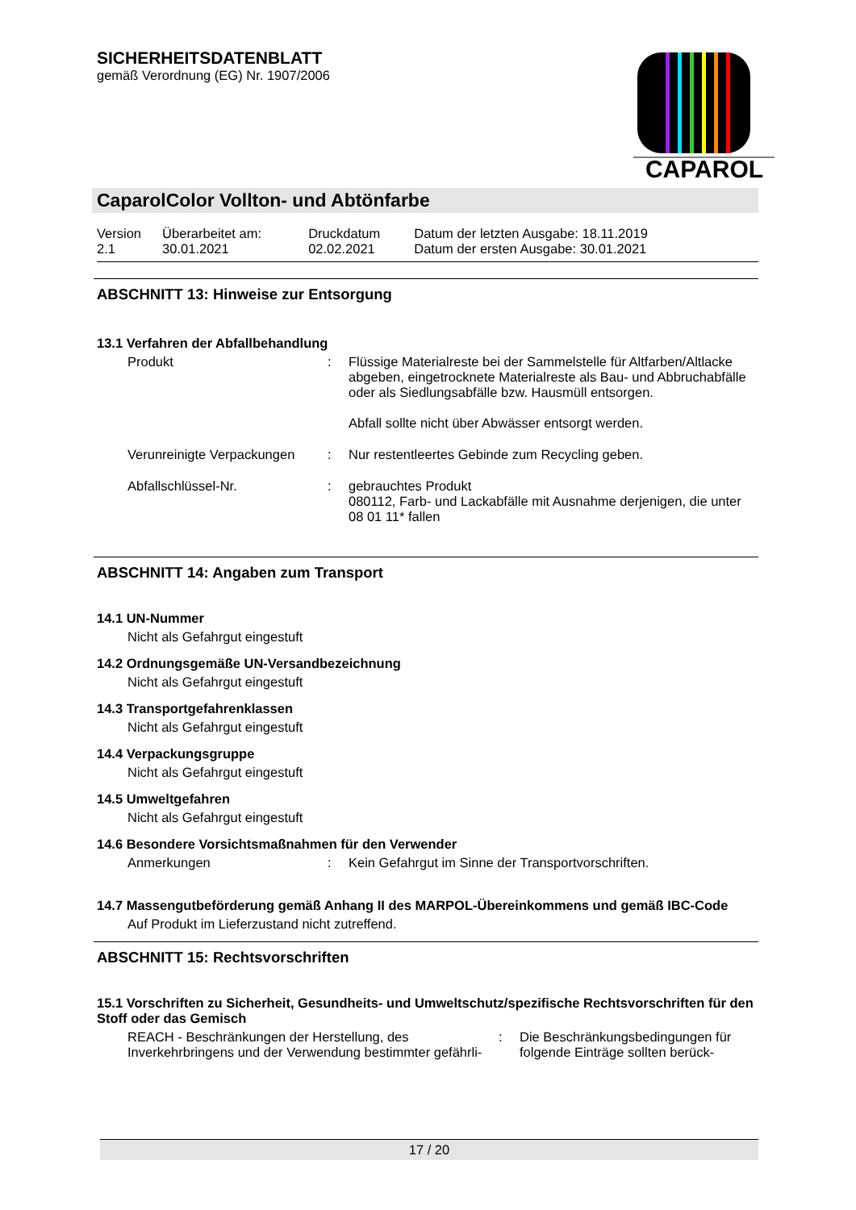SICHERHEITSDATENBLATT
gemäß Verordnung (EG) Nr. 1907/2006
CAPAROL
CaparolColor Vollton- und Abtönfarbe
| Version 2.1 | Überarbeitet am: 30.01.2021 | Druckdatum 02.02.2021 | Datum der letzten Ausgabe: 18.11.2019 Datum der ersten Ausgabe: 30.01.2021 |
ABSCHNITT 13: Hinweise zur Entsorgung
13.1 Verfahren der Abfallbehandlung
| Produkt | : | Flüssige Materialreste bei der Sammelstelle für Altfarben/Altlacke abgeben, eingetrocknete Materialreste als Bau- und Abbruchabfälle oder als Siedlungsabfälle bzw. Hausmüll entsorgen. Abfall sollte nicht über Abwässer entsorgt werden. |
| Verunreinigte Verpackungen | : | Nur restentleertes Gebinde zum Recycling geben. |
| Abfallschlüssel-Nr. | : | gebrauchtes Produkt 080112, Farb- und Lackabfälle mit Ausnahme derjenigen, die unter 08 01 11* fallen |
ABSCHNITT 14: Angaben zum Transport
14.1 UN-Nummer
Nicht als Gefahrgut eingestuft
14.2 Ordnungsgemäße UN-Versandbezeichnung
Nicht als Gefahrgut eingestuft
14.3 Transportgefahrenklassen
Nicht als Gefahrgut eingestuft
14.4 Verpackungsgruppe
Nicht als Gefahrgut eingestuft
14.5 Umweltgefahren
Nicht als Gefahrgut eingestuft
14.6 Besondere Vorsichtsmaßnahmen für den Verwender
| Anmerkungen | : | Kein Gefahrgut im Sinne der Transportvorschriften. |
14.7 Massengutbeförderung gemäß Anhang II des MARPOL-Übereinkommens und gemäß IBC-Code
Auf Produkt im Lieferzustand nicht zutreffend.
ABSCHNITT 15: Rechtsvorschriften
15.1 Vorschriften zu Sicherheit, Gesundheits- und Umweltschutz/spezifische Rechtsvorschriften für den Stoff oder das Gemisch
| REACH - Beschränkungen der Herstellung, des Inverkehrbringens und der Verwendung bestimmter gefährli- | : | Die Beschränkungsbedingungen für folgende Einträge sollten berück- |
17 / 20